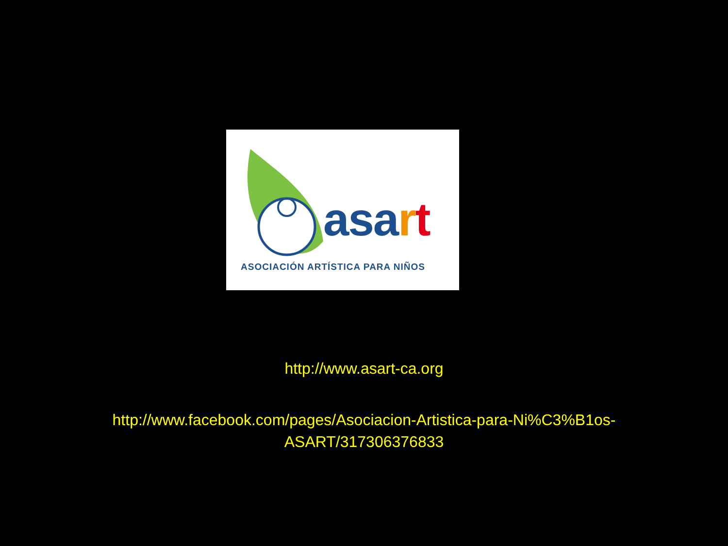as art
ASOCIACIÓN ARTÍSTICA PARA NIÑOS
http://www.asart-ca.org
http://www.facebook.com/pages/Asociacion-Artistica-para-Ni%C3%B1os-
ASART/317306376833